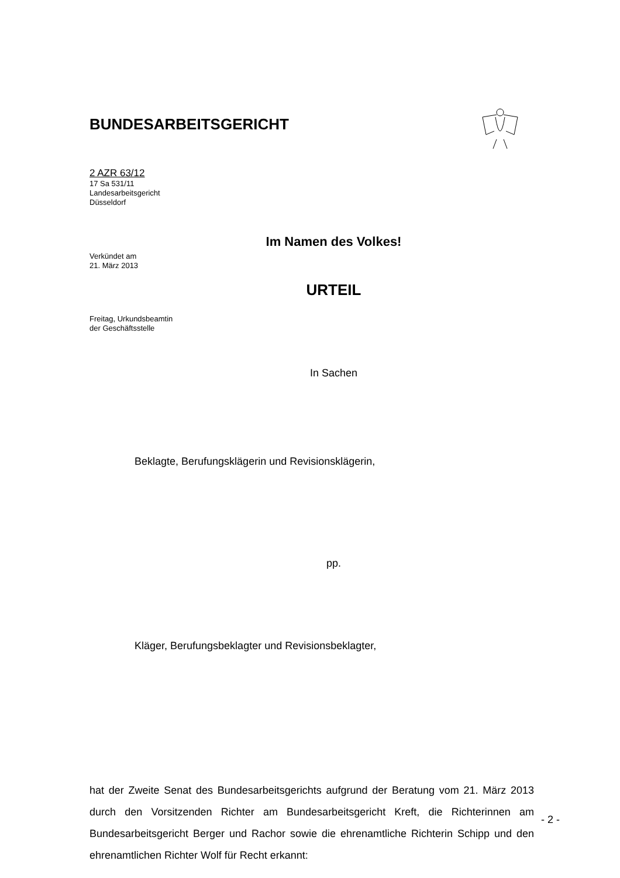BUNDESARBEITSGERICHT
2 AZR 63/12
17 Sa 531/11
Landesarbeitsgericht
Düsseldorf
Im Namen des Volkes!
Verkündet am
21. März 2013
URTEIL
Freitag, Urkundsbeamtin
der Geschäftsstelle
In Sachen
Beklagte, Berufungsklägerin und Revisionsklägerin,
pp.
Kläger, Berufungsbeklagter und Revisionsbeklagter,
hat der Zweite Senat des Bundesarbeitsgerichts aufgrund der Beratung vom 21. März 2013 durch den Vorsitzenden Richter am Bundesarbeitsgericht Kreft, die Richterinnen am Bundesarbeitsgericht Berger und Rachor sowie die ehren­amtliche Richterin Schipp und den ehrenamtlichen Richter Wolf für Recht erkannt:
- 2 -